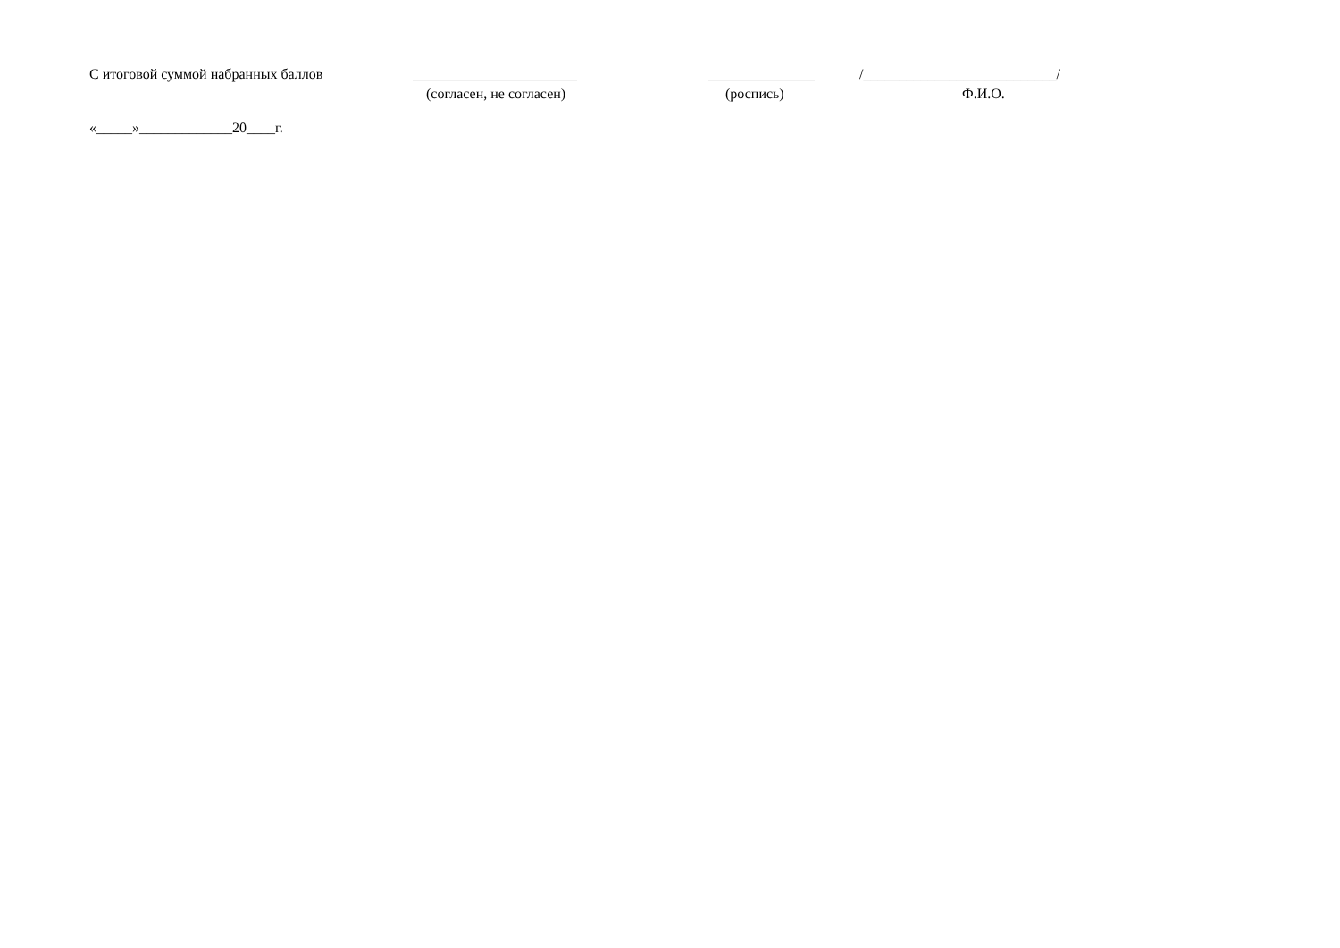С итоговой суммой набранных баллов _______________________ _______________ /___________________________/
(согласен, не согласен) (роспись) Ф.И.О.
«_____»_____________20____г.